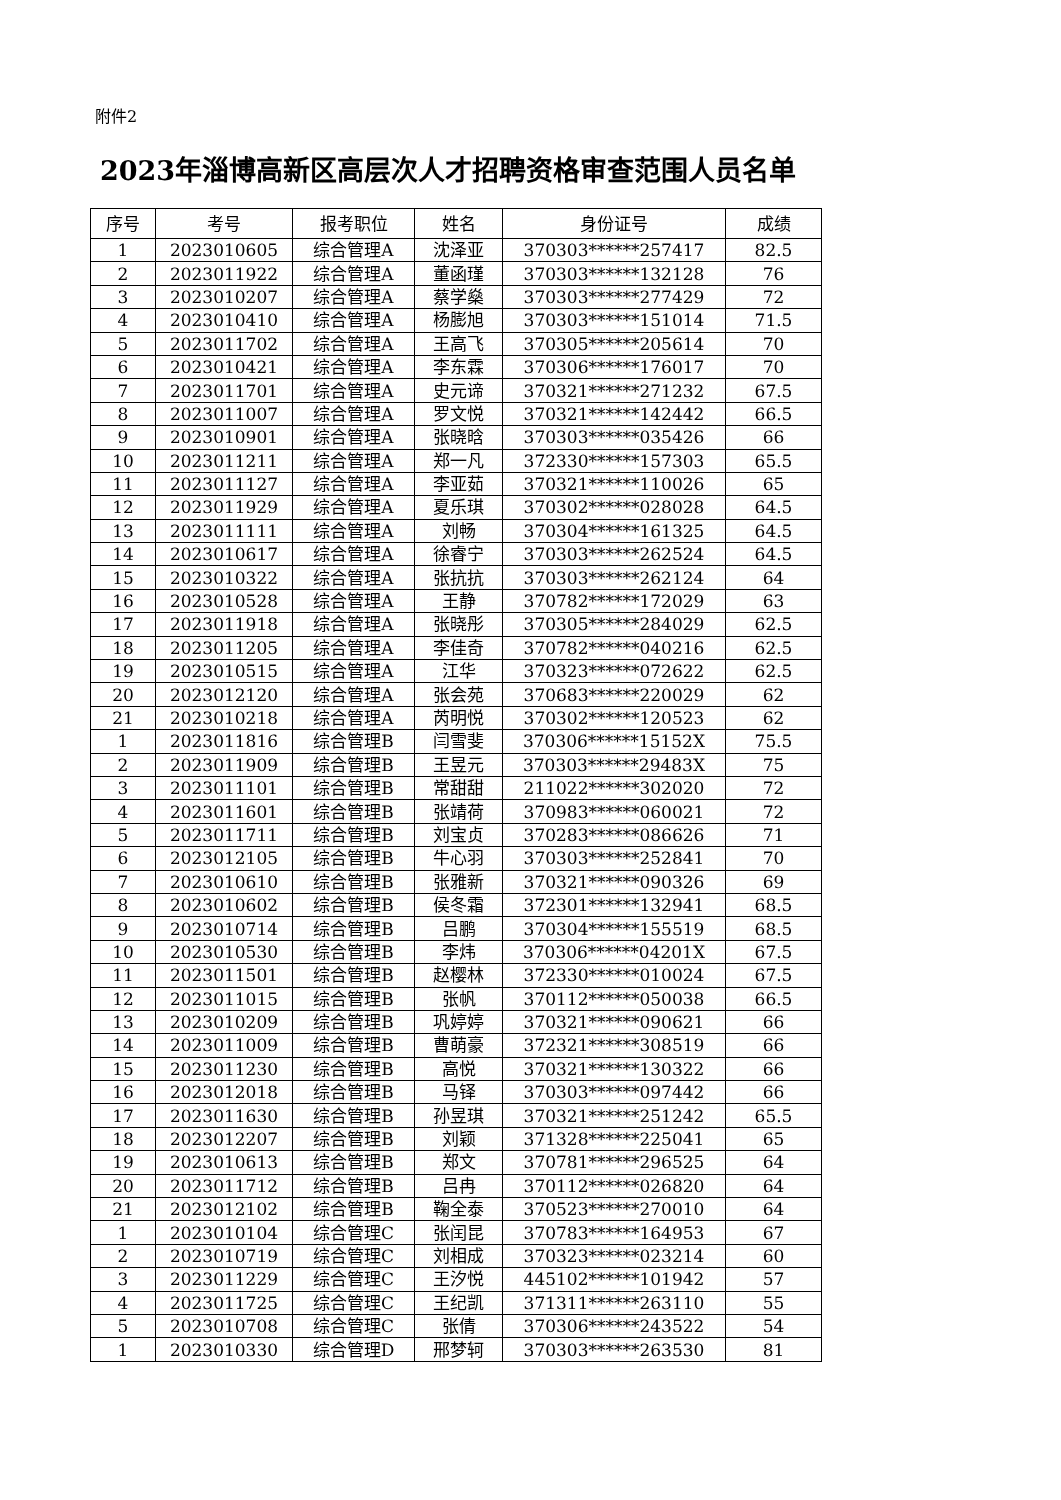附件2
2023年淄博高新区高层次人才招聘资格审查范围人员名单
| 序号 | 考号 | 报考职位 | 姓名 | 身份证号 | 成绩 |
| --- | --- | --- | --- | --- | --- |
| 1 | 2023010605 | 综合管理A | 沈泽亚 | 370303******257417 | 82.5 |
| 2 | 2023011922 | 综合管理A | 董函瑾 | 370303******132128 | 76 |
| 3 | 2023010207 | 综合管理A | 蔡学燊 | 370303******277429 | 72 |
| 4 | 2023010410 | 综合管理A | 杨膨旭 | 370303******151014 | 71.5 |
| 5 | 2023011702 | 综合管理A | 王高飞 | 370305******205614 | 70 |
| 6 | 2023010421 | 综合管理A | 李东霖 | 370306******176017 | 70 |
| 7 | 2023011701 | 综合管理A | 史元谛 | 370321******271232 | 67.5 |
| 8 | 2023011007 | 综合管理A | 罗文悦 | 370321******142442 | 66.5 |
| 9 | 2023010901 | 综合管理A | 张晓晗 | 370303******035426 | 66 |
| 10 | 2023011211 | 综合管理A | 郑一凡 | 372330******157303 | 65.5 |
| 11 | 2023011127 | 综合管理A | 李亚茹 | 370321******110026 | 65 |
| 12 | 2023011929 | 综合管理A | 夏乐琪 | 370302******028028 | 64.5 |
| 13 | 2023011111 | 综合管理A | 刘畅 | 370304******161325 | 64.5 |
| 14 | 2023010617 | 综合管理A | 徐睿宁 | 370303******262524 | 64.5 |
| 15 | 2023010322 | 综合管理A | 张抗抗 | 370303******262124 | 64 |
| 16 | 2023010528 | 综合管理A | 王静 | 370782******172029 | 63 |
| 17 | 2023011918 | 综合管理A | 张晓彤 | 370305******284029 | 62.5 |
| 18 | 2023011205 | 综合管理A | 李佳奇 | 370782******040216 | 62.5 |
| 19 | 2023010515 | 综合管理A | 江华 | 370323******072622 | 62.5 |
| 20 | 2023012120 | 综合管理A | 张会苑 | 370683******220029 | 62 |
| 21 | 2023010218 | 综合管理A | 芮明悦 | 370302******120523 | 62 |
| 1 | 2023011816 | 综合管理B | 闫雪斐 | 370306******15152X | 75.5 |
| 2 | 2023011909 | 综合管理B | 王昱元 | 370303******29483X | 75 |
| 3 | 2023011101 | 综合管理B | 常甜甜 | 211022******302020 | 72 |
| 4 | 2023011601 | 综合管理B | 张靖荷 | 370983******060021 | 72 |
| 5 | 2023011711 | 综合管理B | 刘宝贞 | 370283******086626 | 71 |
| 6 | 2023012105 | 综合管理B | 牛心羽 | 370303******252841 | 70 |
| 7 | 2023010610 | 综合管理B | 张雅新 | 370321******090326 | 69 |
| 8 | 2023010602 | 综合管理B | 侯冬霜 | 372301******132941 | 68.5 |
| 9 | 2023010714 | 综合管理B | 吕鹏 | 370304******155519 | 68.5 |
| 10 | 2023010530 | 综合管理B | 李炜 | 370306******04201X | 67.5 |
| 11 | 2023011501 | 综合管理B | 赵樱林 | 372330******010024 | 67.5 |
| 12 | 2023011015 | 综合管理B | 张帆 | 370112******050038 | 66.5 |
| 13 | 2023010209 | 综合管理B | 巩婷婷 | 370321******090621 | 66 |
| 14 | 2023011009 | 综合管理B | 曹萌豪 | 372321******308519 | 66 |
| 15 | 2023011230 | 综合管理B | 高悦 | 370321******130322 | 66 |
| 16 | 2023012018 | 综合管理B | 马铎 | 370303******097442 | 66 |
| 17 | 2023011630 | 综合管理B | 孙昱琪 | 370321******251242 | 65.5 |
| 18 | 2023012207 | 综合管理B | 刘颖 | 371328******225041 | 65 |
| 19 | 2023010613 | 综合管理B | 郑文 | 370781******296525 | 64 |
| 20 | 2023011712 | 综合管理B | 吕冉 | 370112******026820 | 64 |
| 21 | 2023012102 | 综合管理B | 鞠全泰 | 370523******270010 | 64 |
| 1 | 2023010104 | 综合管理C | 张闰昆 | 370783******164953 | 67 |
| 2 | 2023010719 | 综合管理C | 刘相成 | 370323******023214 | 60 |
| 3 | 2023011229 | 综合管理C | 王汐悦 | 445102******101942 | 57 |
| 4 | 2023011725 | 综合管理C | 王纪凯 | 371311******263110 | 55 |
| 5 | 2023010708 | 综合管理C | 张倩 | 370306******243522 | 54 |
| 1 | 2023010330 | 综合管理D | 邢梦轲 | 370303******263530 | 81 |